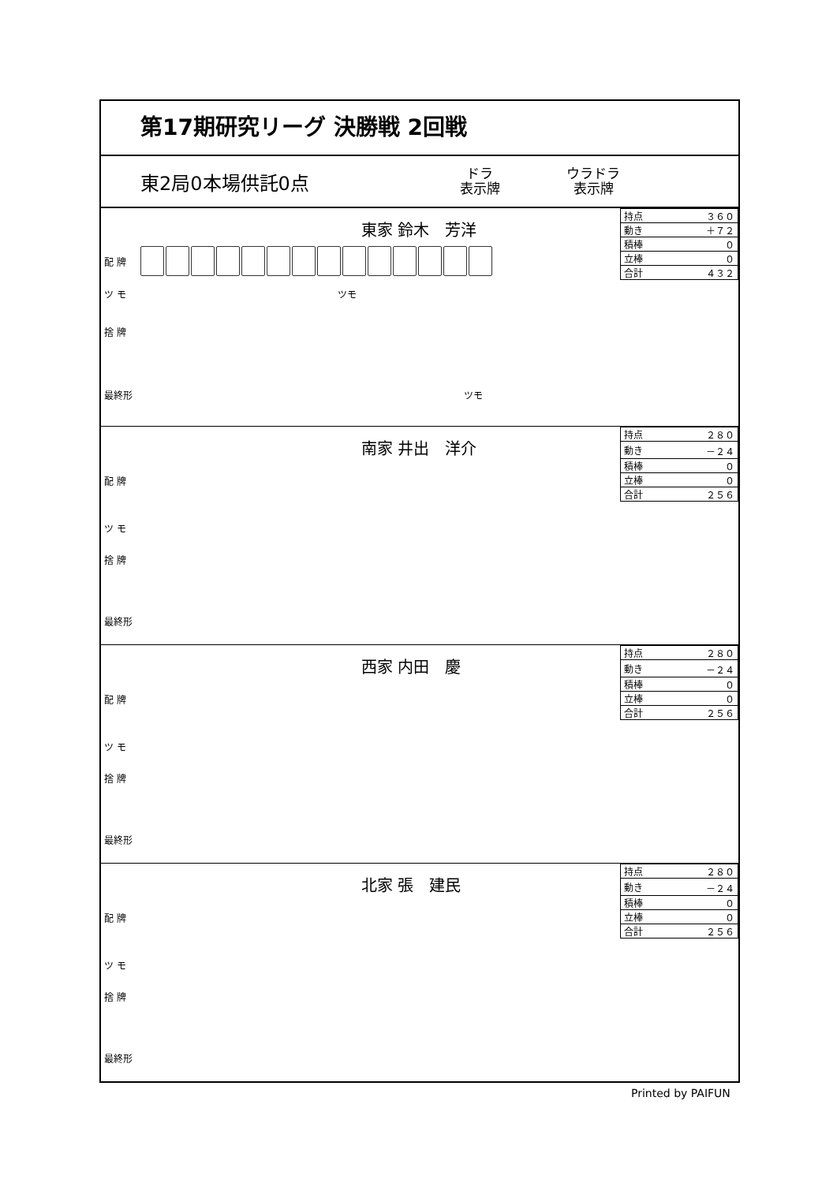第17期研究リーグ 決勝戦 2回戦
東2局0本場供託0点 ドラ
表示牌 ウラドラ
表示牌
東家 鈴木　芳洋
| 持点 | ３６０ |
| 動き | ＋７２ |
| 積棒 | ０ |
| 立棒 | ０ |
| 合計 | ４３２ |
配 牌
ツ モ ツモ
捨 牌
最終形 ツモ
南家 井出　洋介
| 持点 | ２８０ |
| 動き | －２４ |
| 積棒 | ０ |
| 立棒 | ０ |
| 合計 | ２５６ |
配 牌
ツ モ
捨 牌
最終形
西家 内田　慶
| 持点 | ２８０ |
| 動き | －２４ |
| 積棒 | ０ |
| 立棒 | ０ |
| 合計 | ２５６ |
配 牌
ツ モ
捨 牌
最終形
北家 張　建民
| 持点 | ２８０ |
| 動き | －２４ |
| 積棒 | ０ |
| 立棒 | ０ |
| 合計 | ２５６ |
配 牌
ツ モ
捨 牌
最終形
Printed by PAIFUN